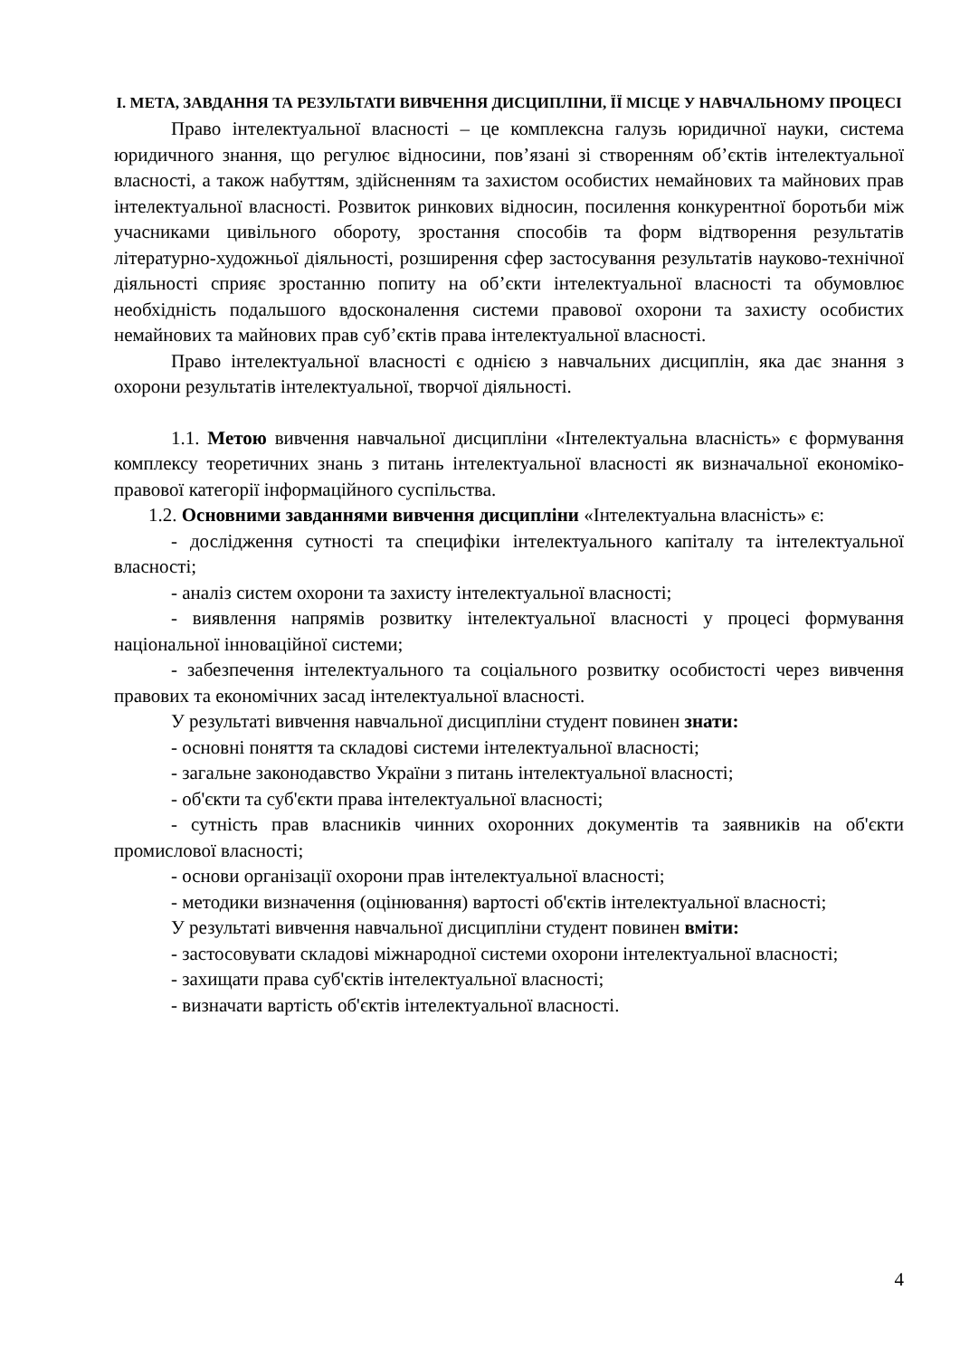І. МЕТА, ЗАВДАННЯ ТА РЕЗУЛЬТАТИ ВИВЧЕННЯ ДИСЦИПЛІНИ, ЇЇ МІСЦЕ У НАВЧАЛЬНОМУ ПРОЦЕСІ
Право інтелектуальної власності – це комплексна галузь юридичної науки, система юридичного знання, що регулює відносини, пов’язані зі створенням об’єктів інтелектуальної власності, а також набуттям, здійсненням та захистом особистих немайнових та майнових прав інтелектуальної власності. Розвиток ринкових відносин, посилення конкурентної боротьби між учасниками цивільного обороту, зростання способів та форм відтворення результатів літературно-художньої діяльності, розширення сфер застосування результатів науково-технічної діяльності сприяє зростанню попиту на об’єкти інтелектуальної власності та обумовлює необхідність подальшого вдосконалення системи правової охорони та захисту особистих немайнових та майнових прав суб’єктів права інтелектуальної власності.
Право інтелектуальної власності є однією з навчальних дисциплін, яка дає знання з охорони результатів інтелектуальної, творчої діяльності.
1.1. Метою вивчення навчальної дисципліни «Інтелектуальна власність» є формування комплексу теоретичних знань з питань інтелектуальної власності як визначальної економіко-правової категорії інформаційного суспільства.
1.2. Основними завданнями вивчення дисципліни «Інтелектуальна власність» є:
- дослідження сутності та специфіки інтелектуального капіталу та інтелектуальної власності;
- аналіз систем охорони та захисту інтелектуальної власності;
- виявлення напрямів розвитку інтелектуальної власності у процесі формування національної інноваційної системи;
- забезпечення інтелектуального та соціального розвитку особистості через вивчення правових та економічних засад інтелектуальної власності.
У результаті вивчення навчальної дисципліни студент повинен знати:
- основні поняття та складові системи інтелектуальної власності;
- загальне законодавство України з питань інтелектуальної власності;
- об'єкти та суб'єкти права інтелектуальної власності;
- сутність прав власників чинних охоронних документів та заявників на об'єкти промислової власності;
- основи організації охорони прав інтелектуальної власності;
- методики визначення (оцінювання) вартості об'єктів інтелектуальної власності;
У результаті вивчення навчальної дисципліни студент повинен вміти:
- застосовувати складові міжнародної системи охорони інтелектуальної власності;
- захищати права суб'єктів інтелектуальної власності;
- визначати вартість об'єктів інтелектуальної власності.
4